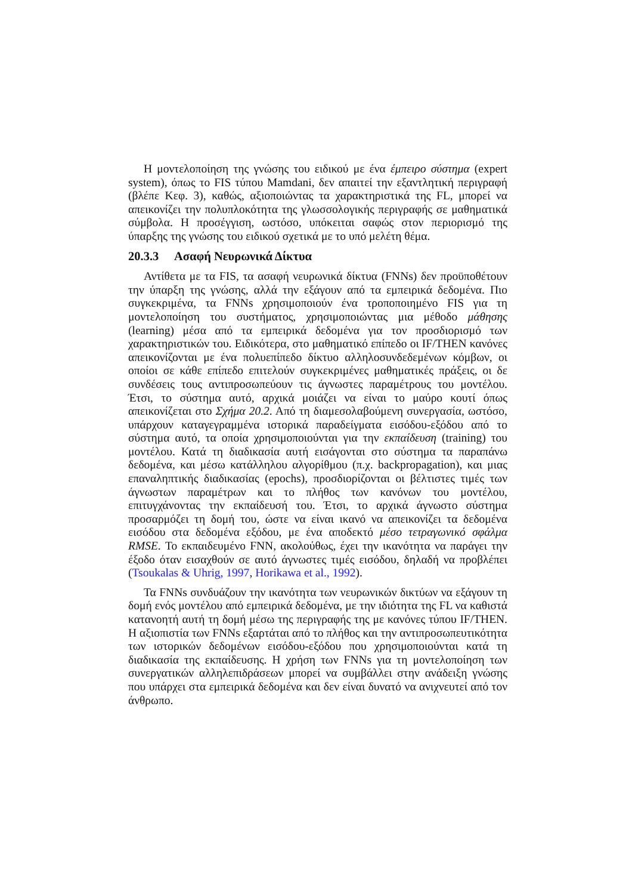Η μοντελοποίηση της γνώσης του ειδικού με ένα έμπειρο σύστημα (expert system), όπως το FIS τύπου Mamdani, δεν απαιτεί την εξαντλητική περιγραφή (βλέπε Κεφ. 3), καθώς, αξιοποιώντας τα χαρακτηριστικά της FL, μπορεί να απεικονίζει την πολυπλοκότητα της γλωσσολογικής περιγραφής σε μαθηματικά σύμβολα. Η προσέγγιση, ωστόσο, υπόκειται σαφώς στον περιορισμό της ύπαρξης της γνώσης του ειδικού σχετικά με το υπό μελέτη θέμα.
20.3.3 Ασαφή Νευρωνικά Δίκτυα
Αντίθετα με τα FIS, τα ασαφή νευρωνικά δίκτυα (FNNs) δεν προϋποθέτουν την ύπαρξη της γνώσης, αλλά την εξάγουν από τα εμπειρικά δεδομένα. Πιο συγκεκριμένα, τα FNNs χρησιμοποιούν ένα τροποποιημένο FIS για τη μοντελοποίηση του συστήματος, χρησιμοποιώντας μια μέθοδο μάθησης (learning) μέσα από τα εμπειρικά δεδομένα για τον προσδιορισμό των χαρακτηριστικών του. Ειδικότερα, στο μαθηματικό επίπεδο οι IF/THEN κανόνες απεικονίζονται με ένα πολυεπίπεδο δίκτυο αλληλοσυνδεδεμένων κόμβων, οι οποίοι σε κάθε επίπεδο επιτελούν συγκεκριμένες μαθηματικές πράξεις, οι δε συνδέσεις τους αντιπροσωπεύουν τις άγνωστες παραμέτρους του μοντέλου. Έτσι, το σύστημα αυτό, αρχικά μοιάζει να είναι το μαύρο κουτί όπως απεικονίζεται στο Σχήμα 20.2. Από τη διαμεσολαβούμενη συνεργασία, ωστόσο, υπάρχουν καταγεγραμμένα ιστορικά παραδείγματα εισόδου-εξόδου από το σύστημα αυτό, τα οποία χρησιμοποιούνται για την εκπαίδευση (training) του μοντέλου. Κατά τη διαδικασία αυτή εισάγονται στο σύστημα τα παραπάνω δεδομένα, και μέσω κατάλληλου αλγορίθμου (π.χ. backpropagation), και μιας επαναληπτικής διαδικασίας (epochs), προσδιορίζονται οι βέλτιστες τιμές των άγνωστων παραμέτρων και το πλήθος των κανόνων του μοντέλου, επιτυγχάνοντας την εκπαίδευσή του. Έτσι, το αρχικά άγνωστο σύστημα προσαρμόζει τη δομή του, ώστε να είναι ικανό να απεικονίζει τα δεδομένα εισόδου στα δεδομένα εξόδου, με ένα αποδεκτό μέσο τετραγωνικό σφάλμα RMSE. Το εκπαιδευμένο FNN, ακολούθως, έχει την ικανότητα να παράγει την έξοδο όταν εισαχθούν σε αυτό άγνωστες τιμές εισόδου, δηλαδή να προβλέπει (Tsoukalas & Uhrig, 1997, Horikawa et al., 1992).
Τα FNNs συνδυάζουν την ικανότητα των νευρωνικών δικτύων να εξάγουν τη δομή ενός μοντέλου από εμπειρικά δεδομένα, με την ιδιότητα της FL να καθιστά κατανοητή αυτή τη δομή μέσω της περιγραφής της με κανόνες τύπου IF/THEN. Η αξιοπιστία των FNNs εξαρτάται από το πλήθος και την αντιπροσωπευτικότητα των ιστορικών δεδομένων εισόδου-εξόδου που χρησιμοποιούνται κατά τη διαδικασία της εκπαίδευσης. Η χρήση των FNNs για τη μοντελοποίηση των συνεργατικών αλληλεπιδράσεων μπορεί να συμβάλλει στην ανάδειξη γνώσης που υπάρχει στα εμπειρικά δεδομένα και δεν είναι δυνατό να ανιχνευτεί από τον άνθρωπο.